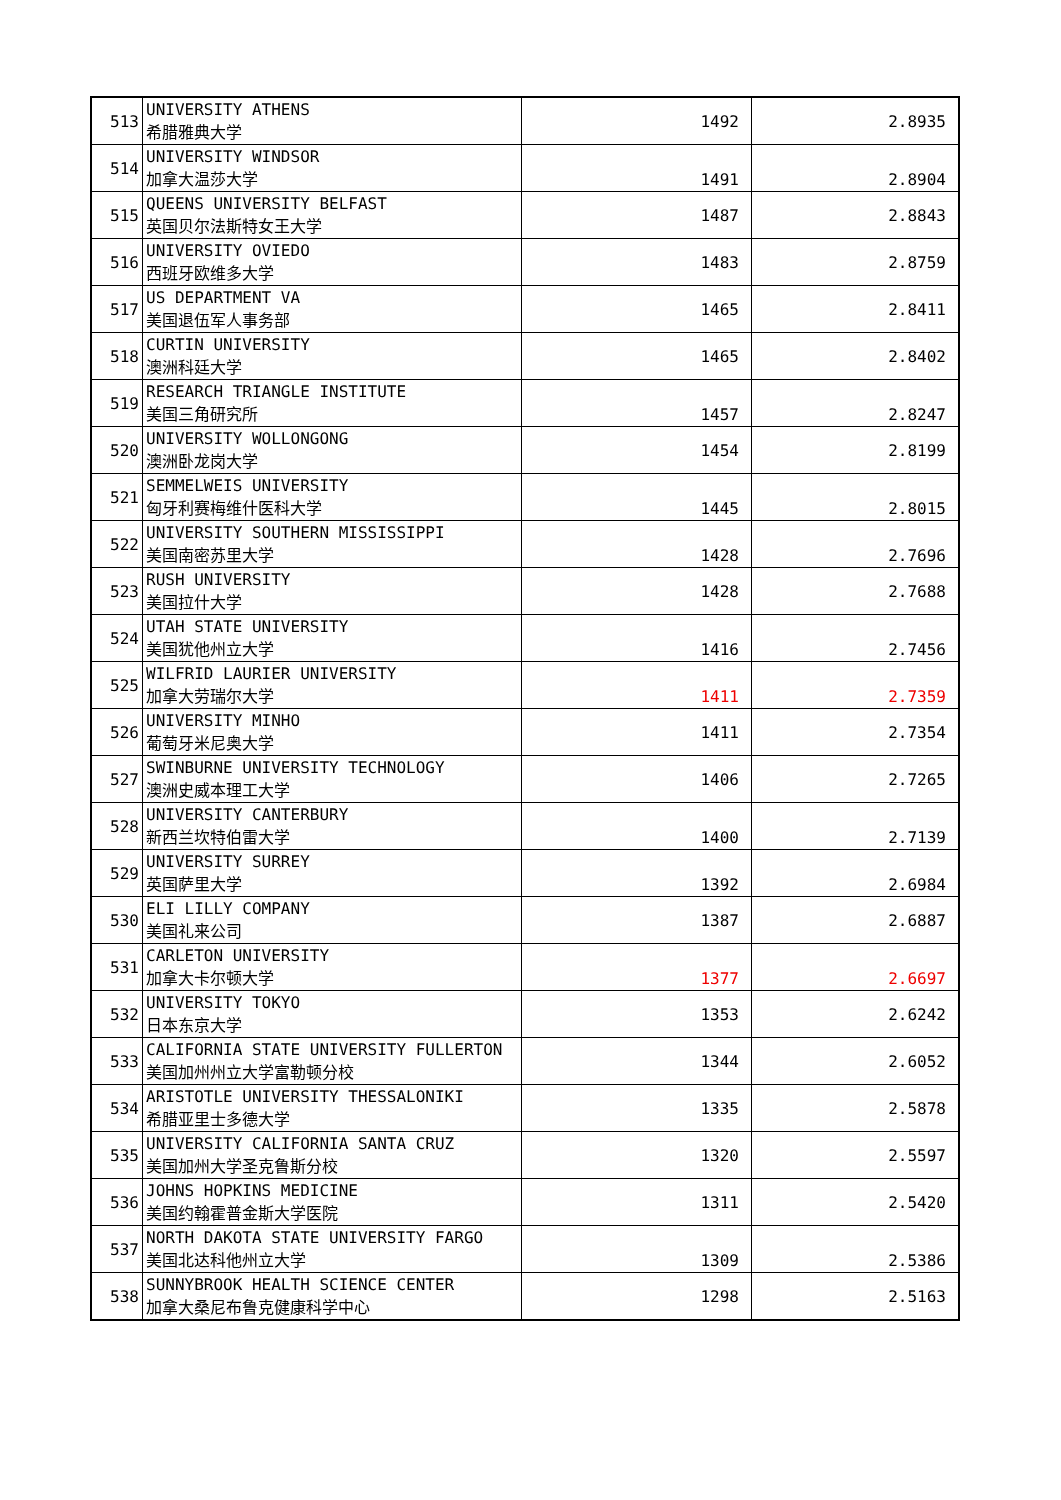| 513 | UNIVERSITY ATHENS 希腊雅典大学 | 1492 | 2.8935 |
| 514 | UNIVERSITY WINDSOR 加拿大温莎大学 | 1491 | 2.8904 |
| 515 | QUEENS UNIVERSITY BELFAST 英国贝尔法斯特女王大学 | 1487 | 2.8843 |
| 516 | UNIVERSITY OVIEDO 西班牙欧维多大学 | 1483 | 2.8759 |
| 517 | US DEPARTMENT VA 美国退伍军人事务部 | 1465 | 2.8411 |
| 518 | CURTIN UNIVERSITY 澳洲科廷大学 | 1465 | 2.8402 |
| 519 | RESEARCH TRIANGLE INSTITUTE 美国三角研究所 | 1457 | 2.8247 |
| 520 | UNIVERSITY WOLLONGONG 澳洲卧龙岗大学 | 1454 | 2.8199 |
| 521 | SEMMELWEIS UNIVERSITY 匈牙利赛梅维什医科大学 | 1445 | 2.8015 |
| 522 | UNIVERSITY SOUTHERN MISSISSIPPI 美国南密苏里大学 | 1428 | 2.7696 |
| 523 | RUSH UNIVERSITY 美国拉什大学 | 1428 | 2.7688 |
| 524 | UTAH STATE UNIVERSITY 美国犹他州立大学 | 1416 | 2.7456 |
| 525 | WILFRID LAURIER UNIVERSITY 加拿大劳瑞尔大学 | 1411 | 2.7359 |
| 526 | UNIVERSITY MINHO 葡萄牙米尼奥大学 | 1411 | 2.7354 |
| 527 | SWINBURNE UNIVERSITY TECHNOLOGY 澳洲史威本理工大学 | 1406 | 2.7265 |
| 528 | UNIVERSITY CANTERBURY 新西兰坎特伯雷大学 | 1400 | 2.7139 |
| 529 | UNIVERSITY SURREY 英国萨里大学 | 1392 | 2.6984 |
| 530 | ELI LILLY COMPANY 美国礼来公司 | 1387 | 2.6887 |
| 531 | CARLETON UNIVERSITY 加拿大卡尔顿大学 | 1377 | 2.6697 |
| 532 | UNIVERSITY TOKYO 日本东京大学 | 1353 | 2.6242 |
| 533 | CALIFORNIA STATE UNIVERSITY FULLERTON 美国加州州立大学富勒顿分校 | 1344 | 2.6052 |
| 534 | ARISTOTLE UNIVERSITY THESSALONIKI 希腊亚里士多德大学 | 1335 | 2.5878 |
| 535 | UNIVERSITY CALIFORNIA SANTA CRUZ 美国加州大学圣克鲁斯分校 | 1320 | 2.5597 |
| 536 | JOHNS HOPKINS MEDICINE 美国约翰霍普金斯大学医院 | 1311 | 2.5420 |
| 537 | NORTH DAKOTA STATE UNIVERSITY FARGO 美国北达科他州立大学 | 1309 | 2.5386 |
| 538 | SUNNYBROOK HEALTH SCIENCE CENTER 加拿大桑尼布鲁克健康科学中心 | 1298 | 2.5163 |